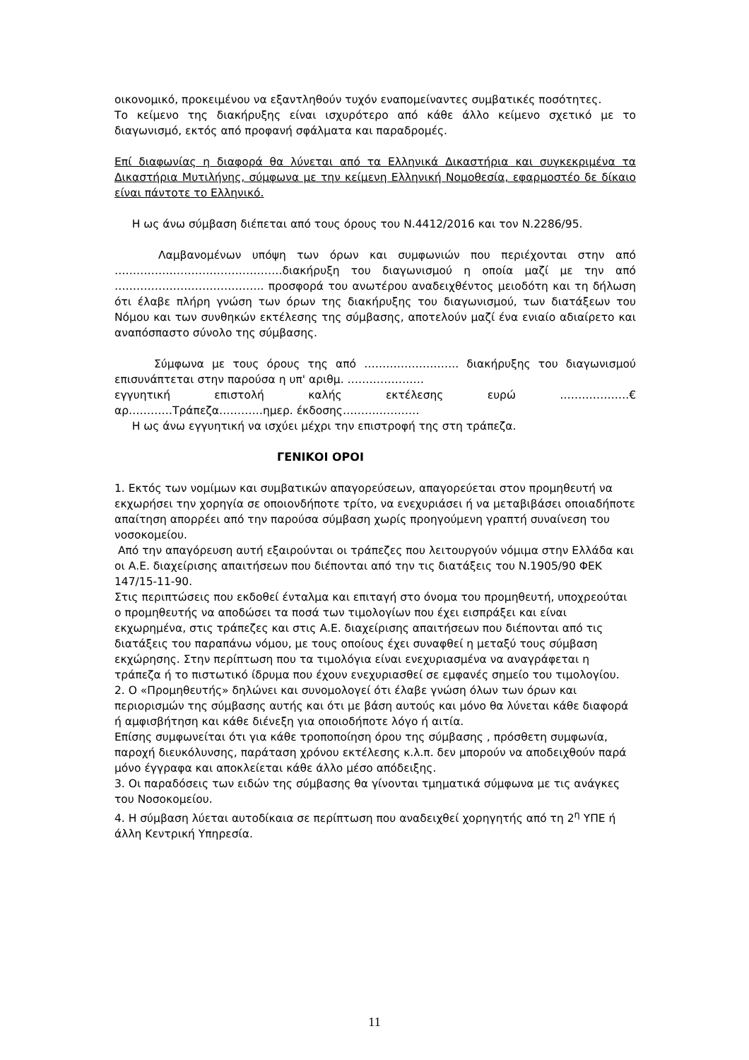οικονομικό, προκειμένου να εξαντληθούν τυχόν εναπομείναντες συμβατικές ποσότητες.
Το κείμενο της διακήρυξης είναι ισχυρότερο από κάθε άλλο κείμενο σχετικό με το διαγωνισμό, εκτός από προφανή σφάλματα και παραδρομές.
Επί διαφωνίας η διαφορά θα λύνεται από τα Ελληνικά Δικαστήρια και συγκεκριμένα τα Δικαστήρια Μυτιλήνης, σύμφωνα με την κείμενη Ελληνική Νομοθεσία, εφαρμοστέο δε δίκαιο είναι πάντοτε το Ελληνικό.
Η ως άνω σύμβαση διέπεται από τους όρους του Ν.4412/2016 και τον Ν.2286/95.
Λαμβανομένων υπόψη των όρων και συμφωνιών που περιέχονται στην από ……………………………………….διακήρυξη του διαγωνισμού η οποία μαζί με την από ………………………………….. προσφορά του ανωτέρου αναδειχθέντος μειοδότη και τη δήλωση ότι έλαβε πλήρη γνώση των όρων της διακήρυξης του διαγωνισμού, των διατάξεων του Νόμου και των συνθηκών εκτέλεσης της σύμβασης, αποτελούν μαζί ένα ενιαίο αδιαίρετο και αναπόσπαστο σύνολο της σύμβασης.
Σύμφωνα με τους όρους της από …………………….. διακήρυξης του διαγωνισμού επισυνάπτεται στην παρούσα η υπ' αριθμ. …………………
εγγυητική επιστολή καλής εκτέλεσης ευρώ ……………….€
αρ…………Τράπεζα…………ημερ. έκδοσης…………………
Η ως άνω εγγυητική να ισχύει μέχρι την επιστροφή της στη τράπεζα.
ΓΕΝΙΚΟΙ ΟΡΟΙ
1. Εκτός των νομίμων και συμβατικών απαγορεύσεων, απαγορεύεται στον προμηθευτή να εκχωρήσει την χορηγία σε οποιονδήποτε τρίτο, να ενεχυριάσει ή να μεταβιβάσει οποιαδήποτε απαίτηση απορρέει από την παρούσα σύμβαση χωρίς προηγούμενη γραπτή συναίνεση του νοσοκομείου.
Από την απαγόρευση αυτή εξαιρούνται οι τράπεζες που λειτουργούν νόμιμα στην Ελλάδα και οι Α.Ε. διαχείρισης απαιτήσεων που διέπονται από την τις διατάξεις του Ν.1905/90 ΦΕΚ 147/15-11-90.
Στις περιπτώσεις που εκδοθεί ένταλμα και επιταγή στο όνομα του προμηθευτή, υποχρεούται ο προμηθευτής να αποδώσει τα ποσά των τιμολογίων που έχει εισπράξει και είναι εκχωρημένα, στις τράπεζες και στις Α.Ε. διαχείρισης απαιτήσεων που διέπονται από τις διατάξεις του παραπάνω νόμου, με τους οποίους έχει συναφθεί η μεταξύ τους σύμβαση εκχώρησης. Στην περίπτωση που τα τιμολόγια είναι ενεχυριασμένα να αναγράφεται η τράπεζα ή το πιστωτικό ίδρυμα που έχουν ενεχυριασθεί σε εμφανές σημείο του τιμολογίου.
2. Ο «Προμηθευτής» δηλώνει και συνομολογεί ότι έλαβε γνώση όλων των όρων και περιορισμών της σύμβασης αυτής και ότι με βάση αυτούς και μόνο θα λύνεται κάθε διαφορά ή αμφισβήτηση και κάθε διένεξη για οποιοδήποτε λόγο ή αιτία.
Επίσης συμφωνείται ότι για κάθε τροποποίηση όρου της σύμβασης , πρόσθετη συμφωνία, παροχή διευκόλυνσης, παράταση χρόνου εκτέλεσης κ.λ.π. δεν μπορούν να αποδειχθούν παρά μόνο έγγραφα και αποκλείεται κάθε άλλο μέσο απόδειξης.
3. Οι παραδόσεις των ειδών της σύμβασης θα γίνονται τμηματικά σύμφωνα με τις ανάγκες του Νοσοκομείου.
4. Η σύμβαση λύεται αυτοδίκαια σε περίπτωση που αναδειχθεί χορηγητής από τη 2<sup>η</sup> ΥΠΕ ή άλλη Κεντρική Υπηρεσία.
11